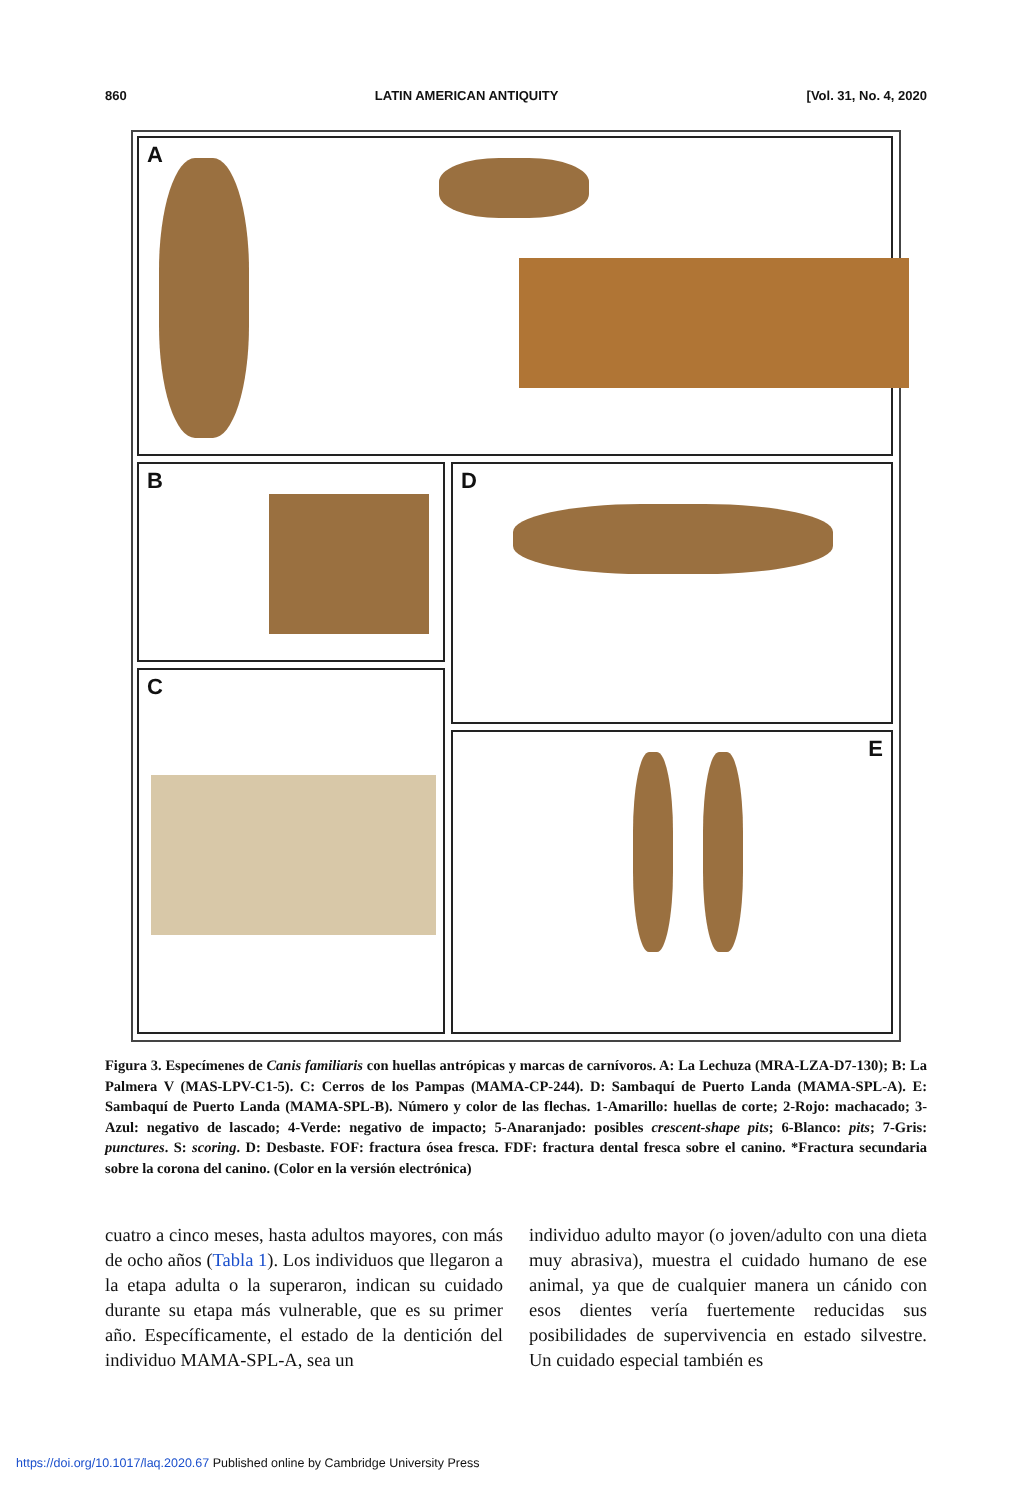860 LATIN AMERICAN ANTIQUITY [Vol. 31, No. 4, 2020
A
B D
C
E
Figura 3. Especímenes de Canis familiaris con huellas antrópicas y marcas de carnívoros. A: La Lechuza (MRA-LZA-D7-130); B: La Palmera V (MAS-LPV-C1-5). C: Cerros de los Pampas (MAMA-CP-244). D: Sambaquí de Puerto Landa (MAMA-SPL-A). E: Sambaquí de Puerto Landa (MAMA-SPL-B). Número y color de las flechas. 1-Amarillo: huellas de corte; 2-Rojo: machacado; 3-Azul: negativo de lascado; 4-Verde: negativo de impacto; 5-Anaranjado: posibles crescent-shape pits; 6-Blanco: pits; 7-Gris: punctures. S: scoring. D: Desbaste. FOF: fractura ósea fresca. FDF: fractura dental fresca sobre el canino. *Fractura secundaria sobre la corona del canino. (Color en la versión electrónica)
cuatro a cinco meses, hasta adultos mayores, con más de ocho años (Tabla 1). Los individuos que llegaron a la etapa adulta o la superaron, indican su cuidado durante su etapa más vulnerable, que es su primer año. Específicamente, el estado de la dentición del individuo MAMA-SPL-A, sea un
individuo adulto mayor (o joven/adulto con una dieta muy abrasiva), muestra el cuidado humano de ese animal, ya que de cualquier manera un cánido con esos dientes vería fuertemente reducidas sus posibilidades de supervivencia en estado silvestre. Un cuidado especial también es
https://doi.org/10.1017/laq.2020.67 Published online by Cambridge University Press